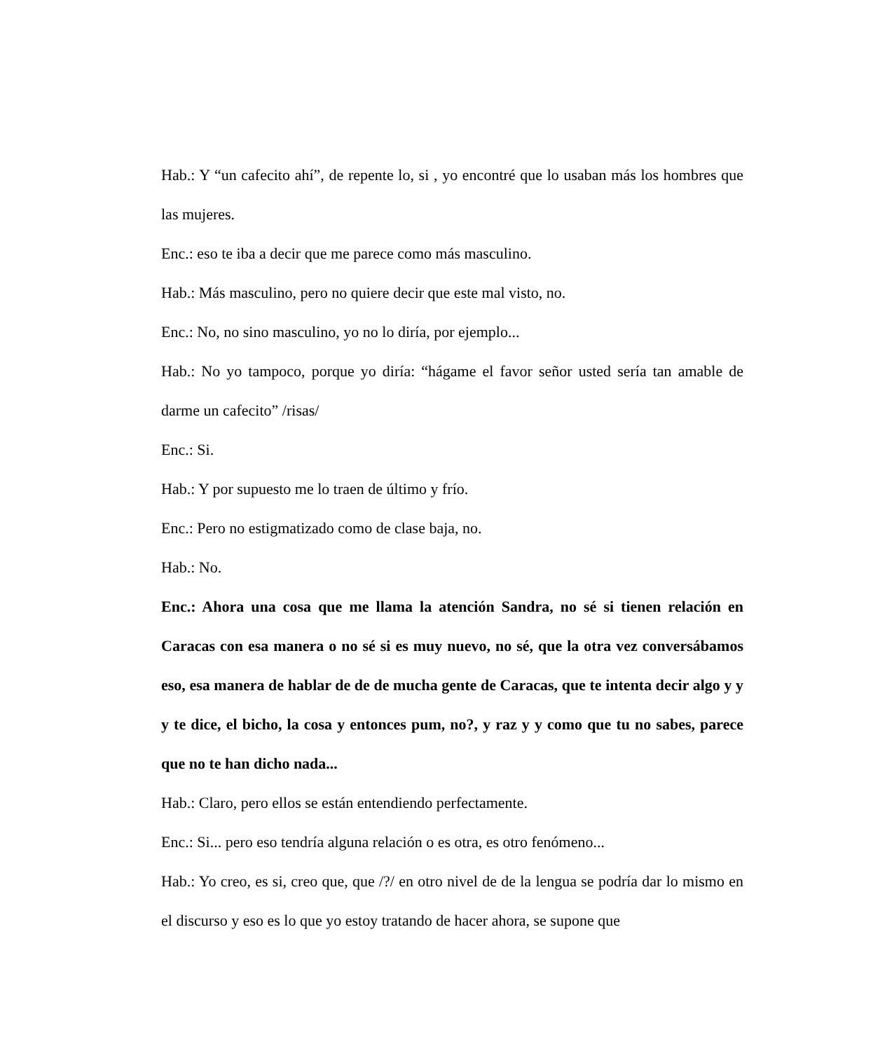Hab.: Y “un cafecito ahí”, de repente lo, si , yo encontré que lo usaban más los hombres que las mujeres.
Enc.: eso te iba a decir que me parece como más masculino.
Hab.: Más masculino, pero no quiere decir que este mal visto, no.
Enc.: No, no sino masculino, yo no lo diría, por ejemplo...
Hab.: No yo tampoco, porque yo diría: “hágame el favor señor usted sería tan amable de darme un cafecito” /risas/
Enc.: Si.
Hab.: Y por supuesto me lo traen de último y frío.
Enc.: Pero no estigmatizado como de clase baja, no.
Hab.: No.
Enc.: Ahora una cosa que me llama la atención Sandra, no sé si tienen relación en Caracas con esa manera o no sé si es muy nuevo, no sé, que la otra vez conversábamos eso, esa manera de hablar de de de mucha gente de Caracas, que te intenta decir algo y y y te dice, el bicho, la cosa y entonces pum, no?, y raz y y como que tu no sabes, parece que no te han dicho nada...
Hab.: Claro, pero ellos se están entendiendo perfectamente.
Enc.: Si... pero eso tendría alguna relación o es otra, es otro fenómeno...
Hab.: Yo creo, es si, creo que, que /?/ en otro nivel de de la lengua se podría dar lo mismo en el discurso y eso es lo que yo estoy tratando de hacer ahora, se supone que